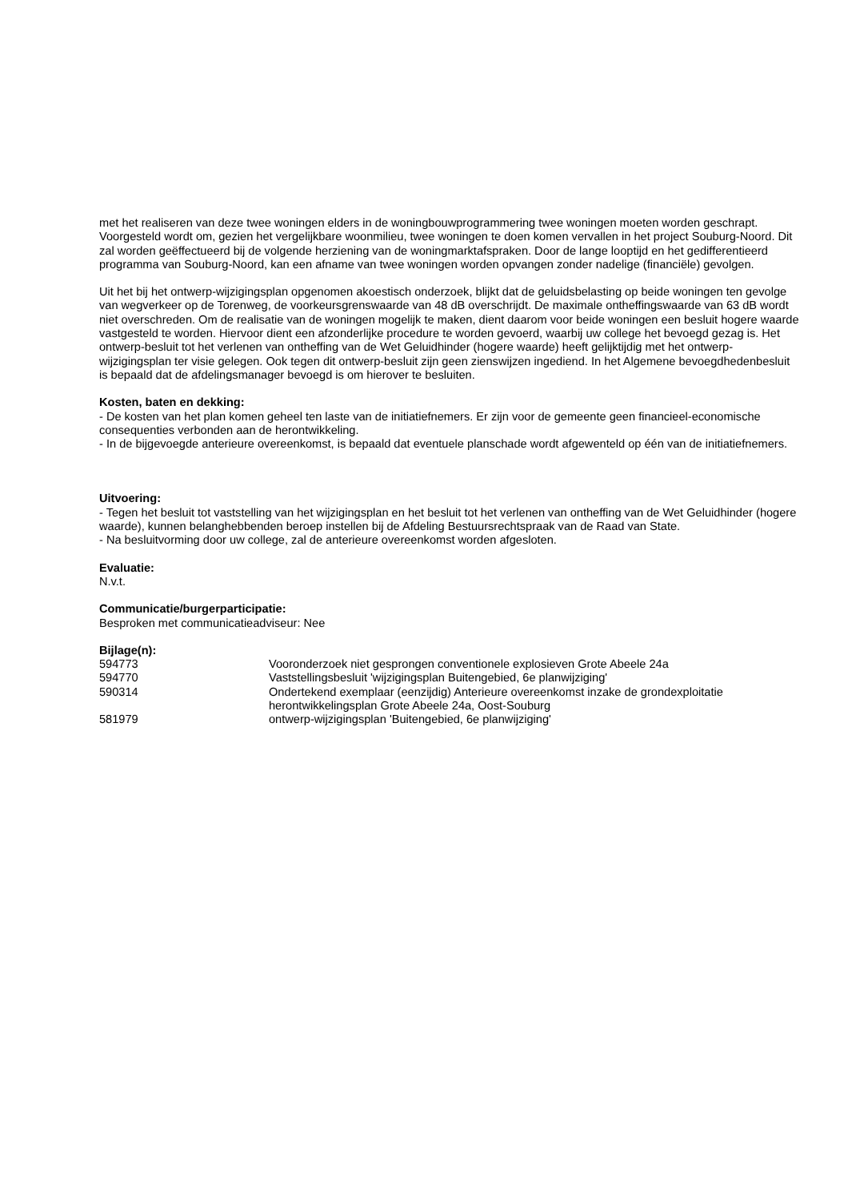met het realiseren van deze twee woningen elders in de woningbouwprogrammering twee woningen moeten worden geschrapt. Voorgesteld wordt om, gezien het vergelijkbare woonmilieu, twee woningen te doen komen vervallen in het project Souburg-Noord. Dit zal worden geëffectueerd bij de volgende herziening van de woningmarktafspraken. Door de lange looptijd en het gedifferentieerd programma van Souburg-Noord, kan een afname van twee woningen worden opvangen zonder nadelige (financiële) gevolgen.
Uit het bij het ontwerp-wijzigingsplan opgenomen akoestisch onderzoek, blijkt dat de geluidsbelasting op beide woningen ten gevolge van wegverkeer op de Torenweg, de voorkeursgrenswaarde van 48 dB overschrijdt. De maximale ontheffingswaarde van 63 dB wordt niet overschreden. Om de realisatie van de woningen mogelijk te maken, dient daarom voor beide woningen een besluit hogere waarde vastgesteld te worden. Hiervoor dient een afzonderlijke procedure te worden gevoerd, waarbij uw college het bevoegd gezag is. Het ontwerp-besluit tot het verlenen van ontheffing van de Wet Geluidhinder (hogere waarde) heeft gelijktijdig met het ontwerp-wijzigingsplan ter visie gelegen. Ook tegen dit ontwerp-besluit zijn geen zienswijzen ingediend. In het Algemene bevoegdhedenbesluit is bepaald dat de afdelingsmanager bevoegd is om hierover te besluiten.
Kosten, baten en dekking:
- De kosten van het plan komen geheel ten laste van de initiatiefnemers. Er zijn voor de gemeente geen financieel-economische consequenties verbonden aan de herontwikkeling.
- In de bijgevoegde anterieure overeenkomst, is bepaald dat eventuele planschade wordt afgewenteld op één van de initiatiefnemers.
Uitvoering:
- Tegen het besluit tot vaststelling van het wijzigingsplan en het besluit tot het verlenen van ontheffing van de Wet Geluidhinder (hogere waarde), kunnen belanghebbenden beroep instellen bij de Afdeling Bestuursrechtspraak van de Raad van State.
- Na besluitvorming door uw college, zal de anterieure overeenkomst worden afgesloten.
Evaluatie:
N.v.t.
Communicatie/burgerparticipatie:
Besproken met communicatieadviseur: Nee
Bijlage(n):
| 594773 | Vooronderzoek niet gesprongen conventionele explosieven Grote Abeele 24a |
| 594770 | Vaststellingsbesluit 'wijzigingsplan Buitengebied, 6e planwijziging' |
| 590314 | Ondertekend exemplaar (eenzijdig) Anterieure overeenkomst inzake de grondexploitatie herontwikkelingsplan Grote Abeele 24a, Oost-Souburg |
| 581979 | ontwerp-wijzigingsplan 'Buitengebied, 6e planwijziging' |